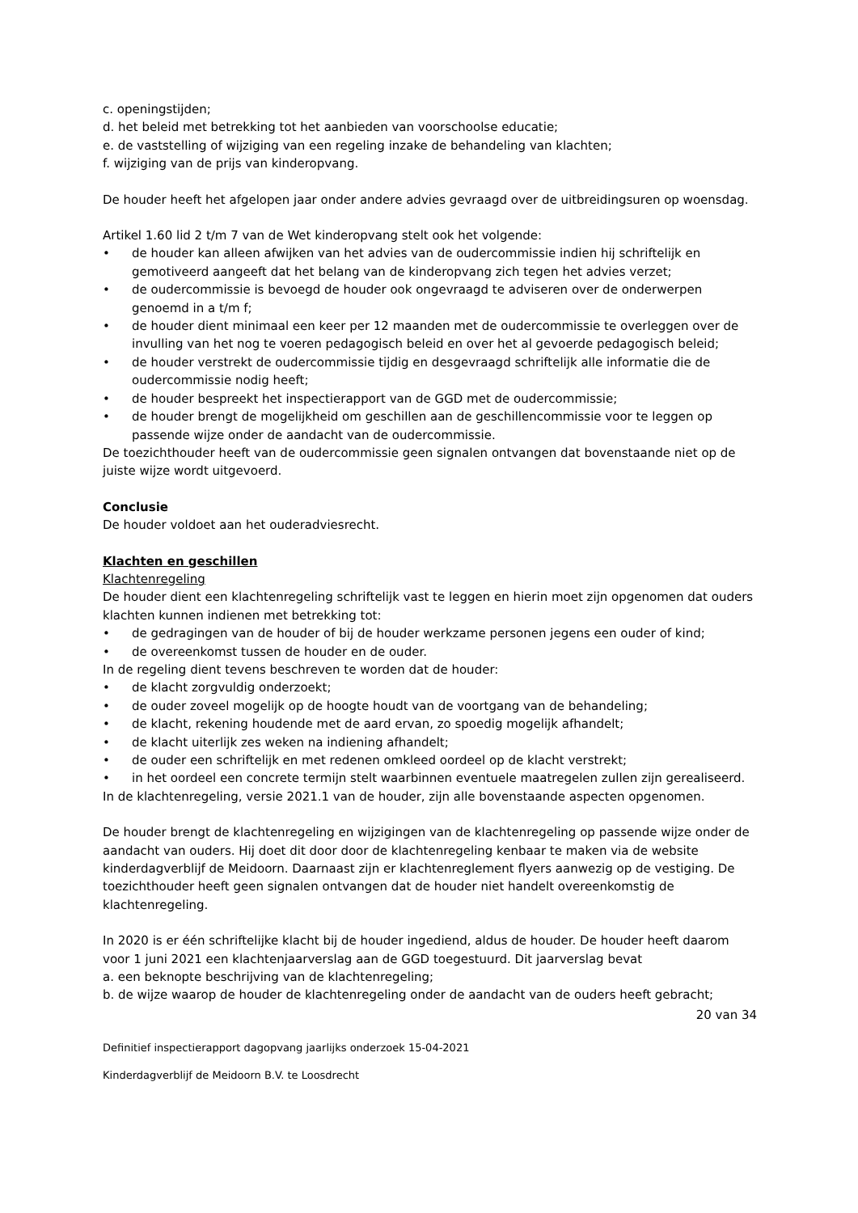c. openingstijden;
d. het beleid met betrekking tot het aanbieden van voorschoolse educatie;
e. de vaststelling of wijziging van een regeling inzake de behandeling van klachten;
f. wijziging van de prijs van kinderopvang.
De houder heeft het afgelopen jaar onder andere advies gevraagd over de uitbreidingsuren op woensdag.
Artikel 1.60 lid 2 t/m 7 van de Wet kinderopvang stelt ook het volgende:
• de houder kan alleen afwijken van het advies van de oudercommissie indien hij schriftelijk en gemotiveerd aangeeft dat het belang van de kinderopvang zich tegen het advies verzet;
• de oudercommissie is bevoegd de houder ook ongevraagd te adviseren over de onderwerpen genoemd in a t/m f;
• de houder dient minimaal een keer per 12 maanden met de oudercommissie te overleggen over de invulling van het nog te voeren pedagogisch beleid en over het al gevoerde pedagogisch beleid;
• de houder verstrekt de oudercommissie tijdig en desgevraagd schriftelijk alle informatie die de oudercommissie nodig heeft;
• de houder bespreekt het inspectierapport van de GGD met de oudercommissie;
• de houder brengt de mogelijkheid om geschillen aan de geschillencommissie voor te leggen op passende wijze onder de aandacht van de oudercommissie.
De toezichthouder heeft van de oudercommissie geen signalen ontvangen dat bovenstaande niet op de juiste wijze wordt uitgevoerd.
Conclusie
De houder voldoet aan het ouderadviesrecht.
Klachten en geschillen
Klachtenregeling
De houder dient een klachtenregeling schriftelijk vast te leggen en hierin moet zijn opgenomen dat ouders klachten kunnen indienen met betrekking tot:
• de gedragingen van de houder of bij de houder werkzame personen jegens een ouder of kind;
• de overeenkomst tussen de houder en de ouder.
In de regeling dient tevens beschreven te worden dat de houder:
• de klacht zorgvuldig onderzoekt;
• de ouder zoveel mogelijk op de hoogte houdt van de voortgang van de behandeling;
• de klacht, rekening houdende met de aard ervan, zo spoedig mogelijk afhandelt;
• de klacht uiterlijk zes weken na indiening afhandelt;
• de ouder een schriftelijk en met redenen omkleed oordeel op de klacht verstrekt;
• in het oordeel een concrete termijn stelt waarbinnen eventuele maatregelen zullen zijn gerealiseerd.
In de klachtenregeling, versie 2021.1 van de houder, zijn alle bovenstaande aspecten opgenomen.
De houder brengt de klachtenregeling en wijzigingen van de klachtenregeling op passende wijze onder de aandacht van ouders. Hij doet dit door door de klachtenregeling kenbaar te maken via de website kinderdagverblijf de Meidoorn. Daarnaast zijn er klachtenreglement flyers aanwezig op de vestiging. De toezichthouder heeft geen signalen ontvangen dat de houder niet handelt overeenkomstig de klachtenregeling.
In 2020 is er één schriftelijke klacht bij de houder ingediend, aldus de houder. De houder heeft daarom voor 1 juni 2021 een klachtenjaarverslag aan de GGD toegestuurd. Dit jaarverslag bevat
a. een beknopte beschrijving van de klachtenregeling;
b. de wijze waarop de houder de klachtenregeling onder de aandacht van de ouders heeft gebracht;
20 van 34
Definitief inspectierapport dagopvang jaarlijks onderzoek 15-04-2021
Kinderdagverblijf de Meidoorn B.V. te Loosdrecht